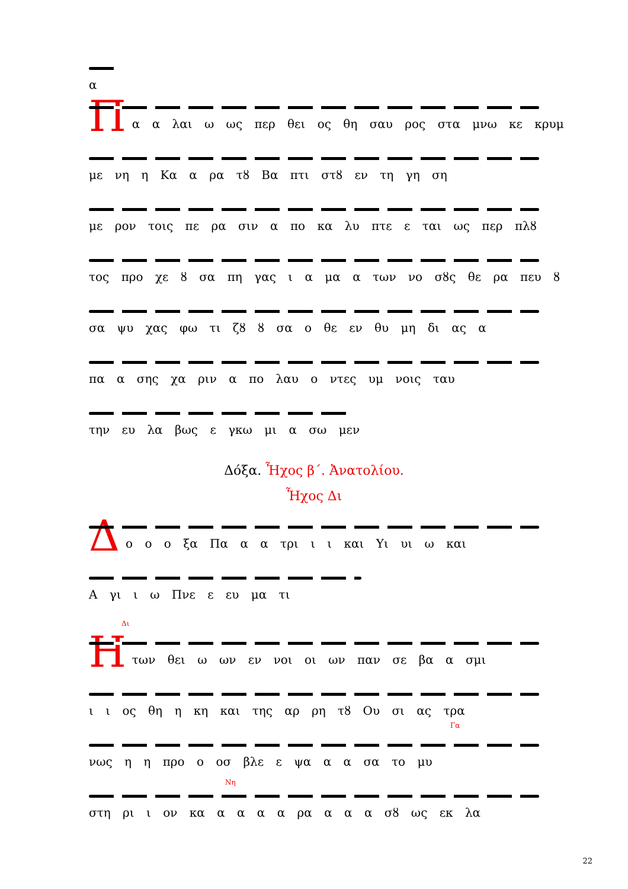α
Π
α α λαι ω ως περ θει ος θη σαυ ρος στα μνω κε κρυμ
με νη η Κα α ρα τȣ Βα πτι στȣ εν τη γη ση
με ρον τοις πε ρα σιν α πο κα λυ πτε ε ται ως περ πλȣ
τος προ χε ȣ σα πη γας ι α μα α των νο σȣς θε ρα πευ ȣ
σα ψυ χας φω τι ζȣ ȣ σα ο θε εν θυ μη δι ας α
πα α σης χα ριν α πο λαυ ο ντες υμ νοις ταυ
την ευ λα βως ε γκω μι α σω μεν
Δόξα. Ἦχος β΄. Ἀνατολίου.
Ἦχος Δι
Δ
ο ο ο ξα Πα α α τρι ι ι και Υι υι ω και
Α γι ι ω Πνε ε ευ μα τι
Η
Δι
των θει ω ων εν νοι οι ων παν σε βα α σμι
ι ι ος θη η κη και της αρ ρη τȣ Ου σι ας τρα
Γα
νως η η προ ο οσ βλε ε ψα α α σα το μυ
Νη
στη ρι ι ον κα α α α α ρα α α α σȣ ως εκ λα
22